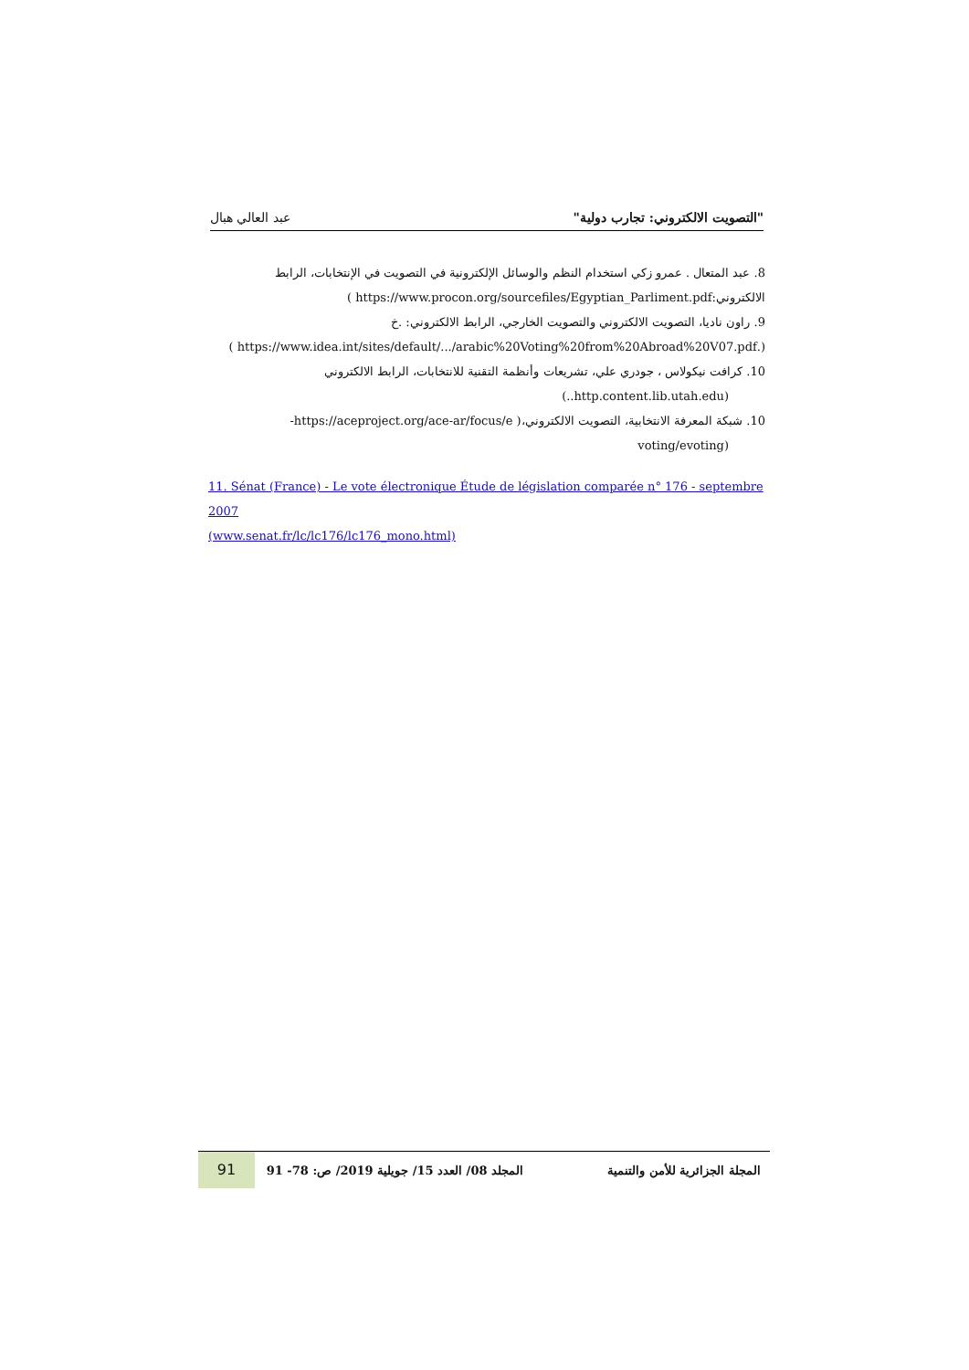"التصويت الالكتروني: تجارب دولية" عبد العالي هبال
8. عبد المتعال . عمرو زكي استخدام النظم والوسائل الإلكترونية في التصويت في الإنتخابات، الرابط
الالكتروني:https://www.procon.org/sourcefiles/Egyptian_Parliment.pdf )
9. راون ناديا، التصويت الالكتروني والتصويت الخارجي، الرابط الالكتروني: .خ
(.https://www.idea.int/sites/default/.../arabic%20Voting%20from%20Abroad%20V07.pdf )
10. كرافت نيكولاس ، جودري علي، تشريعات وأنظمة التقنية للانتخابات، الرابط الالكتروني
(http.content.lib.utah.edu..)
10. شبكة المعرفة الانتخابية، التصويت الالكتروني،( https://aceproject.org/ace-ar/focus/e-
(voting/evoting
11. Sénat (France) - Le vote électronique Étude de législation comparée n° 176 - septembre 2007
(www.senat.fr/lc/lc176/lc176_mono.html)
المجلة الجزائرية للأمن والتنمية المجلد 08/ العدد 15/ جويلية 2019/ ص: 78- 91 91